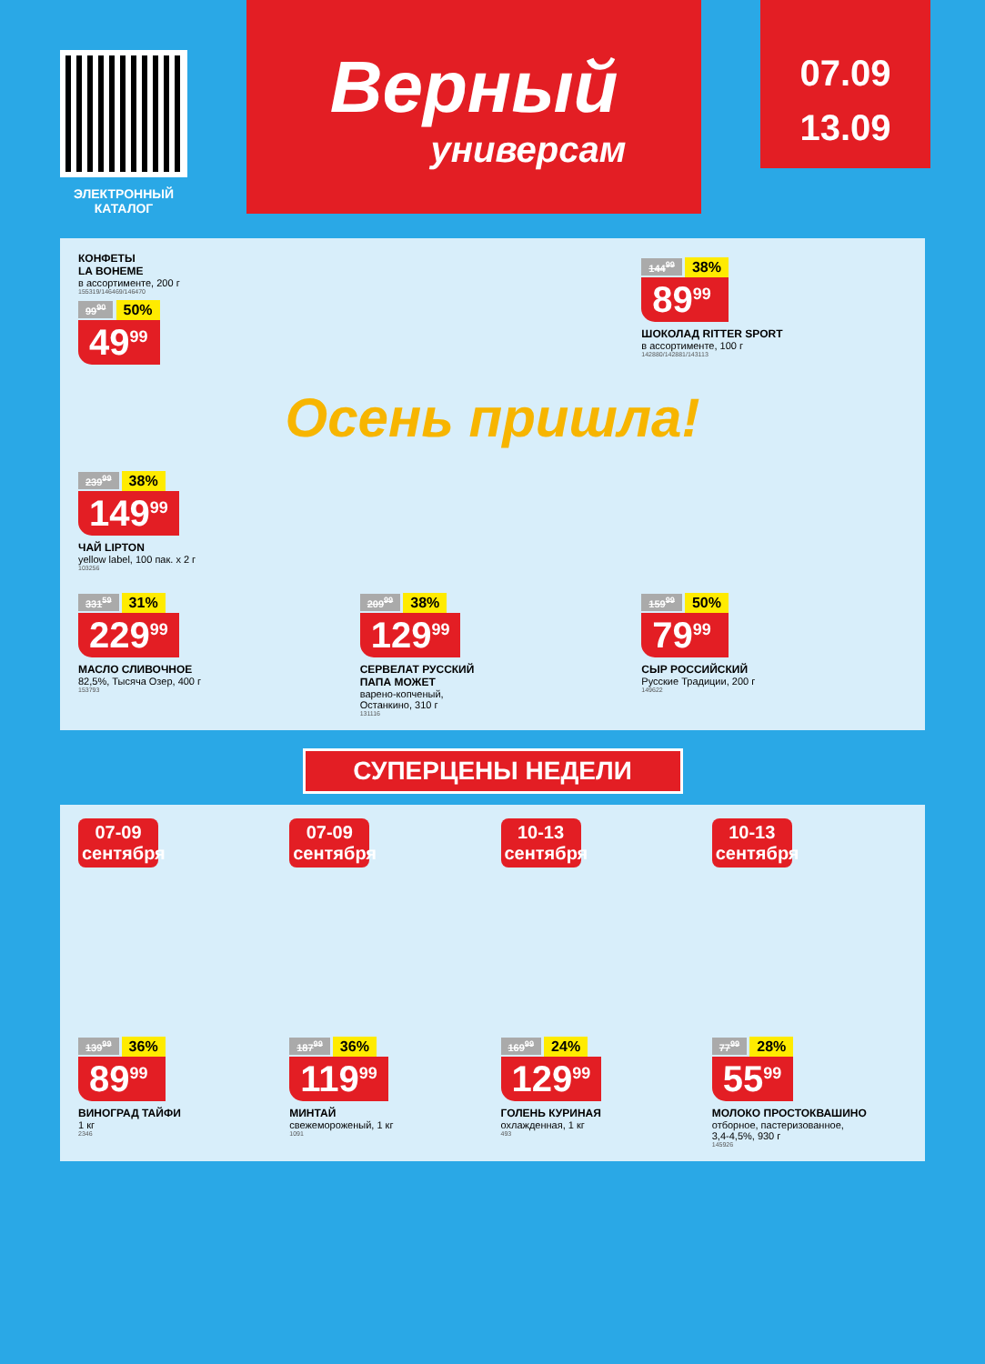ЭЛЕКТРОННЫЙ
КАТАЛОГ
Верный
универсам
07.09
13.09
КОНФЕТЫ
LA BOHEME
в ассортименте, 200 г
155319/146469/146470
99<sup>90</sup> 50%
49<sup>99</sup>
144<sup>99</sup> 38%
89<sup>99</sup>
ШОКОЛАД RITTER SPORT
в ассортименте, 100 г
142880/142881/143113
Осень пришла!
239<sup>99</sup> 38%
149<sup>99</sup>
ЧАЙ LIPTON
yellow label, 100 пак. x 2 г
103256
331<sup>59</sup> 31%
229<sup>99</sup>
МАСЛО СЛИВОЧНОЕ
82,5%, Тысяча Озер, 400 г
153793
209<sup>99</sup> 38%
129<sup>99</sup>
СЕРВЕЛАТ РУССКИЙ
ПАПА МОЖЕТ
варено-копченый,
Останкино, 310 г
131116
159<sup>99</sup> 50%
79<sup>99</sup>
СЫР РОССИЙСКИЙ
Русские Традиции, 200 г
149622
СУПЕРЦЕНЫ НЕДЕЛИ
07-09 сентября
139<sup>99</sup> 36%
89<sup>99</sup>
ВИНОГРАД ТАЙФИ
1 кг
2346
07-09 сентября
187<sup>99</sup> 36%
119<sup>99</sup>
МИНТАЙ
свежемороженый, 1 кг
1091
10-13 сентября
169<sup>99</sup> 24%
129<sup>99</sup>
ГОЛЕНЬ КУРИНАЯ
охлажденная, 1 кг
493
10-13 сентября
77<sup>99</sup> 28%
55<sup>99</sup>
МОЛОКО ПРОСТОКВАШИНО
отборное, пастеризованное,
3,4-4,5%, 930 г
145926